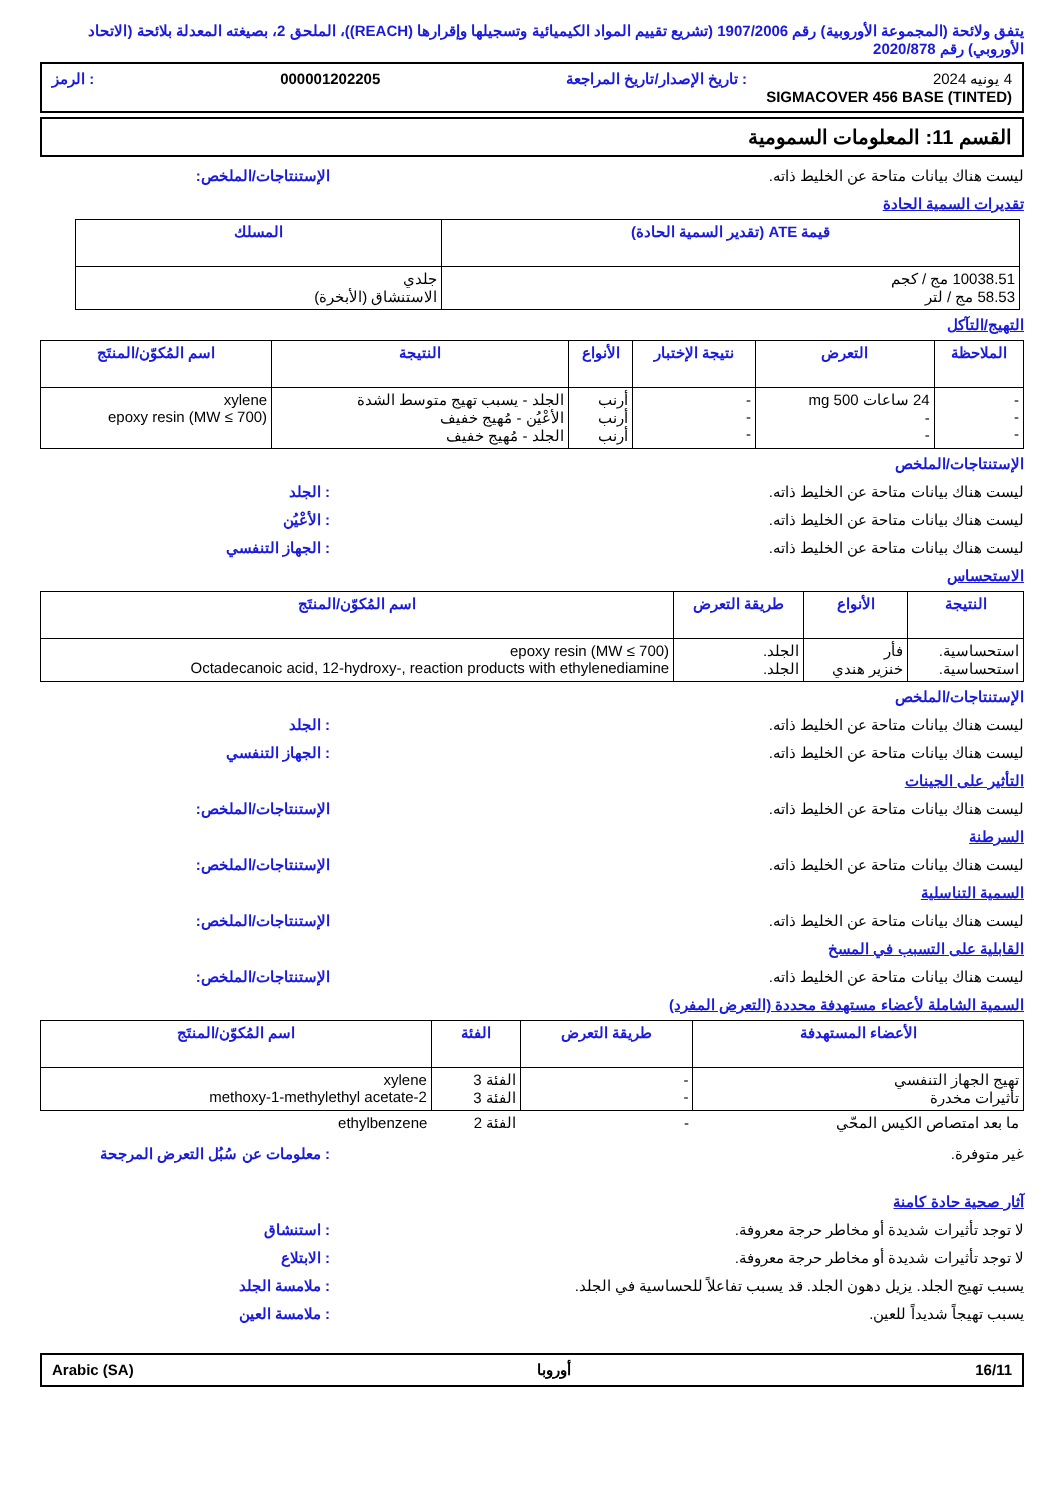يتفق ولائحة (المجموعة الأوروبية) رقم 1907/2006 (تشريع تقييم المواد الكيميائية وتسجيلها وإقرارها (REACH))، الملحق 2، بصيغته المعدلة بلائحة (الاتحاد الأوروبي) رقم 2020/878
4 يونيه 2024: تاريخ الإصدار/تاريخ المراجعة 000001202205: الرمز
SIGMACOVER 456 BASE (TINTED)
القسم 11: المعلومات السمومية
ليست هناك بيانات متاحة عن الخليط ذاته. الإستنتاجات/الملخص:
تقديرات السمية الحادة
| قيمة ATE (تقدير السمية الحادة) | المسلك |
| --- | --- |
| 10038.51 مج / كجم 58.53 مج / لتر | جلدي الاستنشاق (الأبخرة) |
التهيج/التآكل
| الملاحظة | التعرض | نتيجة الإختبار | الأنواع | النتيجة | اسم المُكوّن/المنتَج |
| --- | --- | --- | --- | --- | --- |
| - - - | 24 ساعات 500 mg - - | - - - | أرنب أرنب أرنب | الجلد - يسبب تهيج متوسط الشدة الأعْيُن - مُهيج خفيف الجلد - مُهيج خفيف | xylene epoxy resin (MW ≤ 700) |
الإستنتاجات/الملخص
ليست هناك بيانات متاحة عن الخليط ذاته.: الجلد
ليست هناك بيانات متاحة عن الخليط ذاته.: الأعْيُن
ليست هناك بيانات متاحة عن الخليط ذاته.: الجهاز التنفسي
الاستحساس
| النتيجة | الأنواع | طريقة التعرض | اسم المُكوّن/المنتَج |
| --- | --- | --- | --- |
| استحساسية. استحساسية. | فأر خنزير هندي | الجلد. الجلد. | epoxy resin (MW ≤ 700) Octadecanoic acid, 12-hydroxy-, reaction products with ethylenediamine |
الإستنتاجات/الملخص
ليست هناك بيانات متاحة عن الخليط ذاته.: الجلد
ليست هناك بيانات متاحة عن الخليط ذاته.: الجهاز التنفسي
التأثير على الجينات
ليست هناك بيانات متاحة عن الخليط ذاته. الإستنتاجات/الملخص:
السرطنة
ليست هناك بيانات متاحة عن الخليط ذاته. الإستنتاجات/الملخص:
السمية التناسلية
ليست هناك بيانات متاحة عن الخليط ذاته. الإستنتاجات/الملخص:
القابلية على التسبب في المسخ
ليست هناك بيانات متاحة عن الخليط ذاته. الإستنتاجات/الملخص:
السمية الشاملة لأعضاء مستهدفة محددة (التعرض المفرد)
| الأعضاء المستهدفة | طريقة التعرض | الفئة | اسم المُكوّن/المنتَج |
| --- | --- | --- | --- |
| تهيج الجهاز التنفسي تأثيرات مخدرة | - - | الفئة 3 الفئة 3 | xylene 2-methoxy-1-methylethyl acetate |
| ما بعد امتصاص الكيس المحّي | - | الفئة 2 | ethylbenzene |
غير متوفرة.: معلومات عن سُبُل التعرض المرجحة
آثار صحية حادة كامنة
لا توجد تأثيرات شديدة أو مخاطر حرجة معروفة.: استنشاق
لا توجد تأثيرات شديدة أو مخاطر حرجة معروفة.: الابتلاع
يسبب تهيج الجلد. يزيل دهون الجلد. قد يسبب تفاعلاً للحساسية في الجلد.: ملامسة الجلد
يسبب تهيجاً شديداً للعين.: ملامسة العين
16/11 أوروبا Arabic (SA)